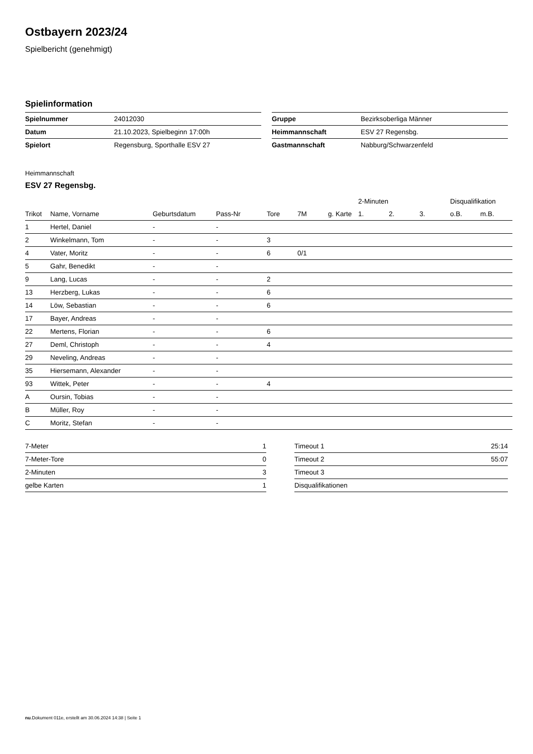Ostbayern 2023/24
Spielbericht (genehmigt)
Spielinformation
| Spielnummer | 24012030 |
| Datum | 21.10.2023, Spielbeginn 17:00h |
| Spielort | Regensburg, Sporthalle ESV 27 |
| Gruppe | Bezirksoberliga Männer |
| Heimmannschaft | ESV 27 Regensbg. |
| Gastmannschaft | Nabburg/Schwarzenfeld |
Heimmannschaft
ESV 27 Regensbg.
| | | | | | | | 2-Minuten | | | Disqualifikation | |
| --- | --- | --- | --- | --- | --- | --- | --- | --- | --- | --- | --- |
| Trikot | Name, Vorname | Geburtsdatum | Pass-Nr | Tore | 7M | g. Karte | 1. | 2. | 3. | o.B. | m.B. |
| 1 | Hertel, Daniel | - | - | | | | | | | | |
| 2 | Winkelmann, Tom | - | - | 3 | | | | | | | |
| 4 | Vater, Moritz | - | - | 6 | 0/1 | | | | | | |
| 5 | Gahr, Benedikt | - | - | | | | | | | | |
| 9 | Lang, Lucas | - | - | 2 | | | | | | | |
| 13 | Herzberg, Lukas | - | - | 6 | | | | | | | |
| 14 | Löw, Sebastian | - | - | 6 | | | | | | | |
| 17 | Bayer, Andreas | - | - | | | | | | | | |
| 22 | Mertens, Florian | - | - | 6 | | | | | | | |
| 27 | Deml, Christoph | - | - | 4 | | | | | | | |
| 29 | Neveling, Andreas | - | - | | | | | | | | |
| 35 | Hiersemann, Alexander | - | - | | | | | | | | |
| 93 | Wittek, Peter | - | - | 4 | | | | | | | |
| A | Oursin, Tobias | - | - | | | | | | | | |
| B | Müller, Roy | - | - | | | | | | | | |
| C | Moritz, Stefan | - | - | | | | | | | | |
| 7-Meter | 1 |
| 7-Meter-Tore | 0 |
| 2-Minuten | 3 |
| gelbe Karten | 1 |
| Timeout 1 | 25:14 |
| Timeout 2 | 55:07 |
| Timeout 3 | |
| Disqualifikationen | |
nu.Dokument 011e, erstellt am 30.06.2024 14:38 | Seite 1